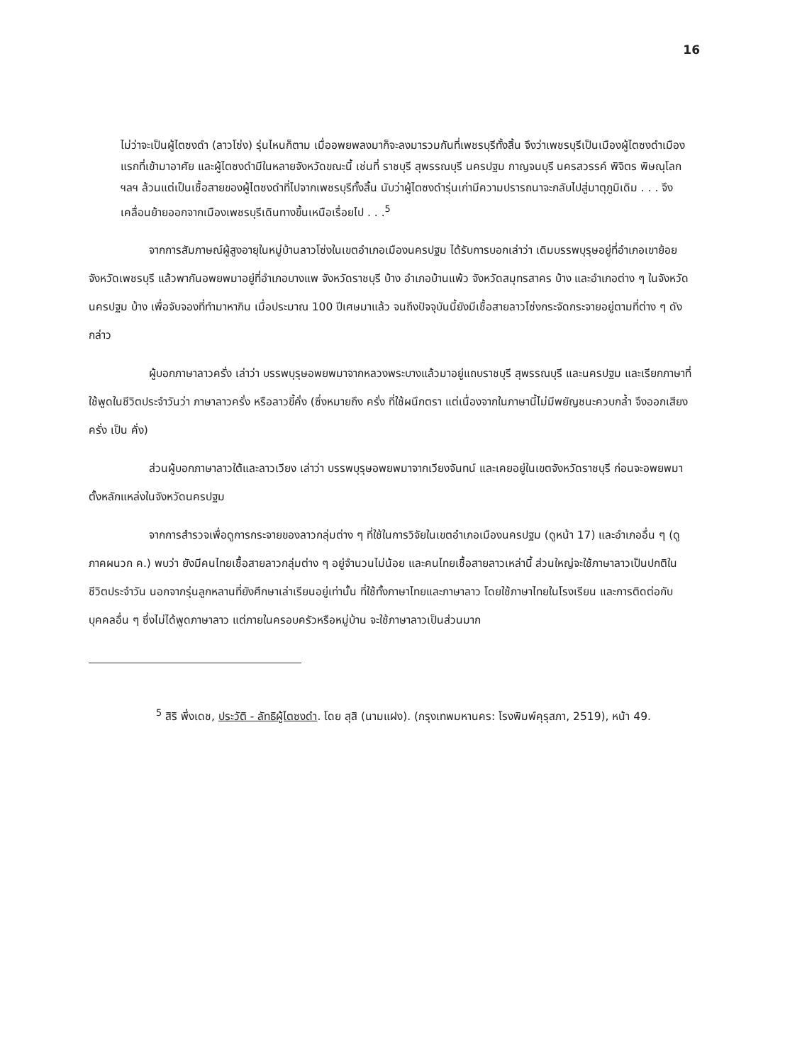16
ไม่ว่าจะเป็นผู้ไตซงดำ (ลาวโซ่ง) รุ่นไหนก็ตาม เมื่ออพยพลงมาก็จะลงมารวมกันที่เพชรบุรีทั้งสิ้น จึงว่าเพชรบุรีเป็นเมืองผู้ไตซงดำเมืองแรกที่เข้ามาอาศัย และผู้ไตซงดำมีในหลายจังหวัดขณะนี้ เช่นที่ ราชบุรี สุพรรณบุรี นครปฐม กาญจนบุรี นครสวรรค์ พิจิตร พิษณุโลก ฯลฯ ล้วนแต่เป็นเชื้อสายของผู้ไตซงดำที่ไปจากเพชรบุรีทั้งสิ้น นับว่าผู้ไตซงดำรุ่นเก่ามีความปรารถนาจะกลับไปสู่มาตุภูมิเดิม . . . จึงเคลื่อนย้ายออกจากเมืองเพชรบุรีเดินทางขึ้นเหนือเรื่อยไป . . .<sup>5</sup>
จากการสัมภาษณ์ผู้สูงอายุในหมู่บ้านลาวโซ่งในเขตอำเภอเมืองนครปฐม ได้รับการบอกเล่าว่า เดิมบรรพบุรุษอยู่ที่อำเภอเขาย้อย จังหวัดเพชรบุรี แล้วพากันอพยพมาอยู่ที่อำเภอบางแพ จังหวัดราชบุรี บ้าง อำเภอบ้านแพ้ว จังหวัดสมุทรสาคร บ้าง และอำเภอต่าง ๆ ในจังหวัดนครปฐม บ้าง เพื่อจับจองที่ทำมาหากิน เมื่อประมาณ 100 ปีเศษมาแล้ว จนถึงปัจจุบันนี้ยังมีเชื้อสายลาวโซ่งกระจัดกระจายอยู่ตามที่ต่าง ๆ ดังกล่าว
ผู้บอกภาษาลาวครั่ง เล่าว่า บรรพบุรุษอพยพมาจากหลวงพระบางแล้วมาอยู่แถบราชบุรี สุพรรณบุรี และนครปฐม และเรียกภาษาที่ใช้พูดในชีวิตประจำวันว่า ภาษาลาวครั่ง หรือลาวขี้คั่ง (ซึ่งหมายถึง ครั่ง ที่ใช้ผนึกตรา แต่เนื่องจากในภาษานี้ไม่มีพยัญชนะควบกล้ำ จึงออกเสียง ครั่ง เป็น คั่ง)
ส่วนผู้บอกภาษาลาวใต้และลาวเวียง เล่าว่า บรรพบุรุษอพยพมาจากเวียงจันทน์ และเคยอยู่ในเขตจังหวัดราชบุรี ก่อนจะอพยพมาตั้งหลักแหล่งในจังหวัดนครปฐม
จากการสำรวจเพื่อดูการกระจายของลาวกลุ่มต่าง ๆ ที่ใช้ในการวิจัยในเขตอำเภอเมืองนครปฐม (ดูหน้า 17) และอำเภออื่น ๆ (ดูภาคผนวก ค.) พบว่า ยังมีคนไทยเชื้อสายลาวกลุ่มต่าง ๆ อยู่จำนวนไม่น้อย และคนไทยเชื้อสายลาวเหล่านี้ ส่วนใหญ่จะใช้ภาษาลาวเป็นปกติในชีวิตประจำวัน นอกจากรุ่นลูกหลานที่ยังศึกษาเล่าเรียนอยู่เท่านั้น ที่ใช้ทั้งภาษาไทยและภาษาลาว โดยใช้ภาษาไทยในโรงเรียน และการติดต่อกับบุคคลอื่น ๆ ซึ่งไม่ได้พูดภาษาลาว แต่ภายในครอบครัวหรือหมู่บ้าน จะใช้ภาษาลาวเป็นส่วนมาก
<sup>5</sup> สิริ พึ่งเดช, ประวัติ - ลัทธิผู้ไตซงดำ. โดย สุสิ (นามแฝง). (กรุงเทพมหานคร: โรงพิมพ์คุรุสภา, 2519), หน้า 49.